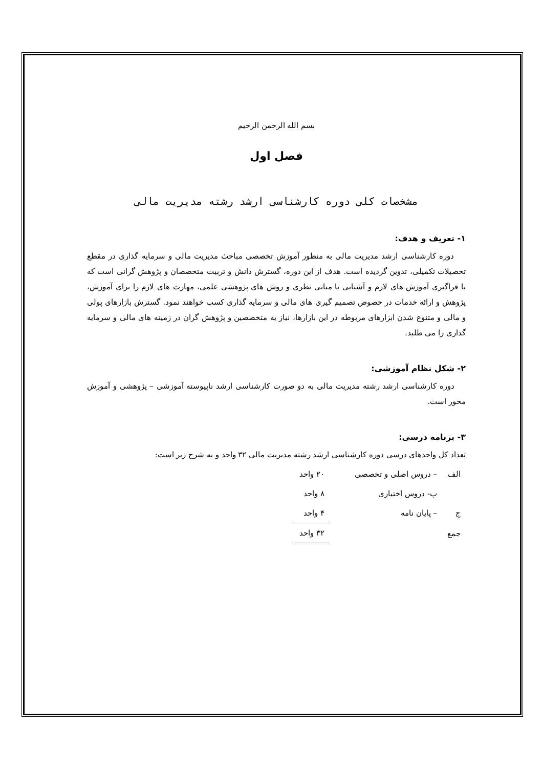بسم الله الرحمن الرحيم
فصل اول
مشخصات کلی دوره کارشناسی ارشد رشته مدیریت مالی
۱- تعریف و هدف:
دوره کارشناسی ارشد مدیریت مالی به منظور آموزش تخصصی مباحث مدیریت مالی و سرمایه گذاری در مقطع تحصیلات تکمیلی، تدوین گردیده است. هدف از این دوره، گسترش دانش و تربیت متخصصان و پژوهش گرانی است که با فراگیری آموزش های لازم و آشنایی با مبانی نظری و روش های پژوهشی علمی، مهارت های لازم را برای آموزش، پژوهش و ارائه خدمات در خصوص تصمیم گیری های مالی و سرمایه گذاری کسب خواهند نمود. گسترش بازارهای پولی و مالی و متنوع شدن ابزارهای مربوطه در این بازارها، نیاز به متخصصین و پژوهش گران در زمینه های مالی و سرمایه گذاری را می طلبد.
۲- شکل نظام آموزشی:
دوره کارشناسی ارشد رشته مدیریت مالی به دو صورت کارشناسی ارشد ناپیوسته آموزشی – پژوهشی و آموزش محور است.
۳- برنامه درسی:
تعداد کل واحدهای درسی دوره کارشناسی ارشد رشته مدیریت مالی ۳۲ واحد و به شرح زیر است:
| الف | – دروس اصلی و تخصصی | ۲۰ واحد |
| | ب- دروس اختیاری | ۸ واحد |
| ج | – پایان نامه | ۴ واحد |
| جمع | | ۳۲ واحد |